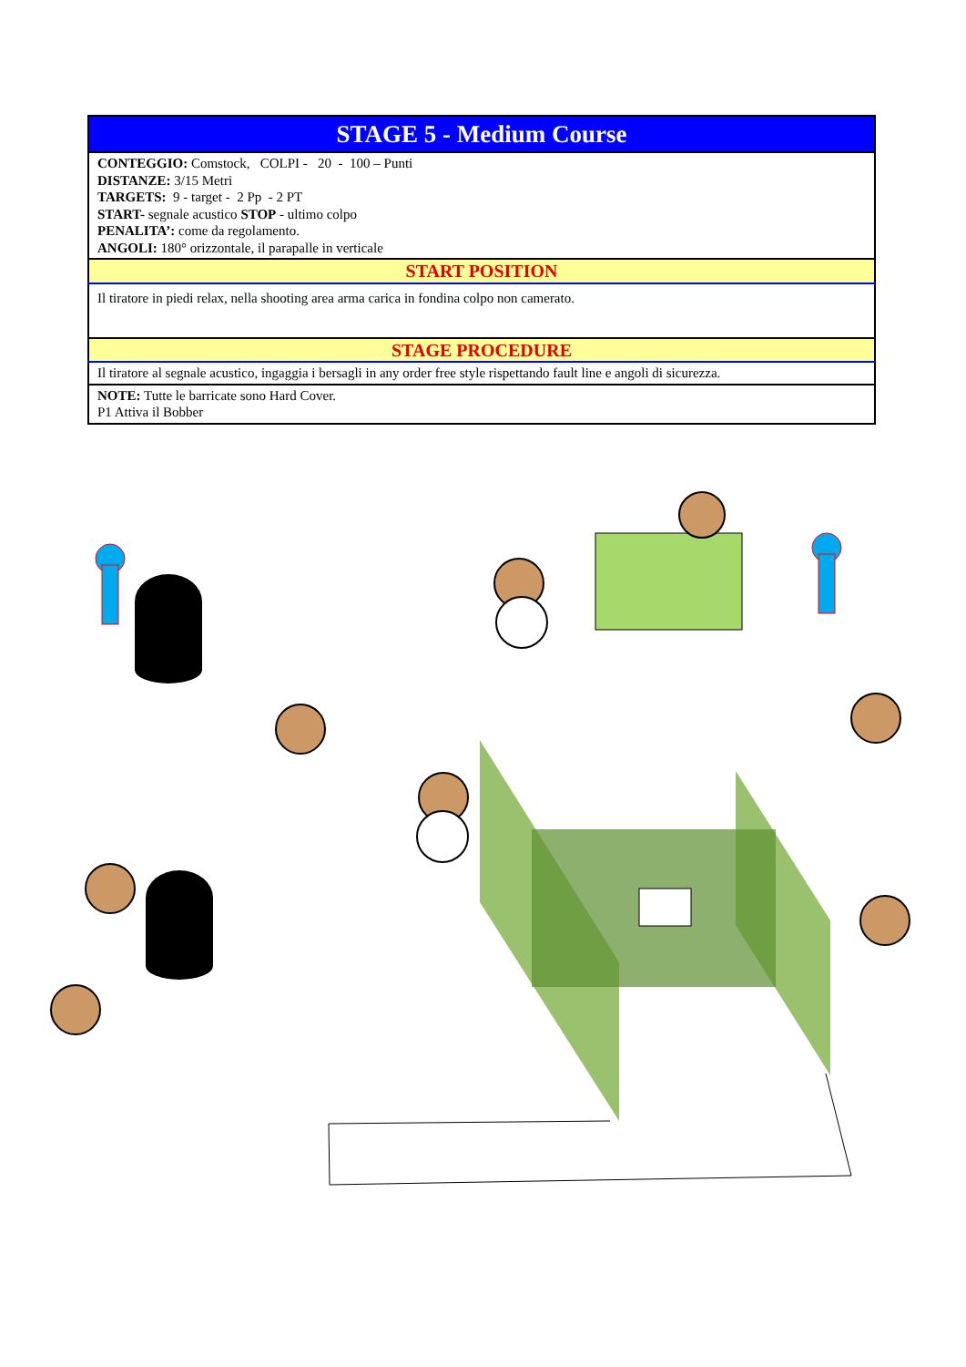| STAGE 5 - Medium Course |
| CONTEGGIO: Comstock, COLPI - 20 - 100 – Punti DISTANZE: 3/15 Metri TARGETS: 9 - target - 2 Pp - 2 PT START- segnale acustico STOP - ultimo colpo PENALITA’: come da regolamento. ANGOLI: 180° orizzontale, il parapalle in verticale |
| START POSITION |
| Il tiratore in piedi relax, nella shooting area arma carica in fondina colpo non camerato. |
| STAGE PROCEDURE |
| Il tiratore al segnale acustico, ingaggia i bersagli in any order free style rispettando fault line e angoli di sicurezza. |
| NOTE: Tutte le barricate sono Hard Cover. P1 Attiva il Bobber |